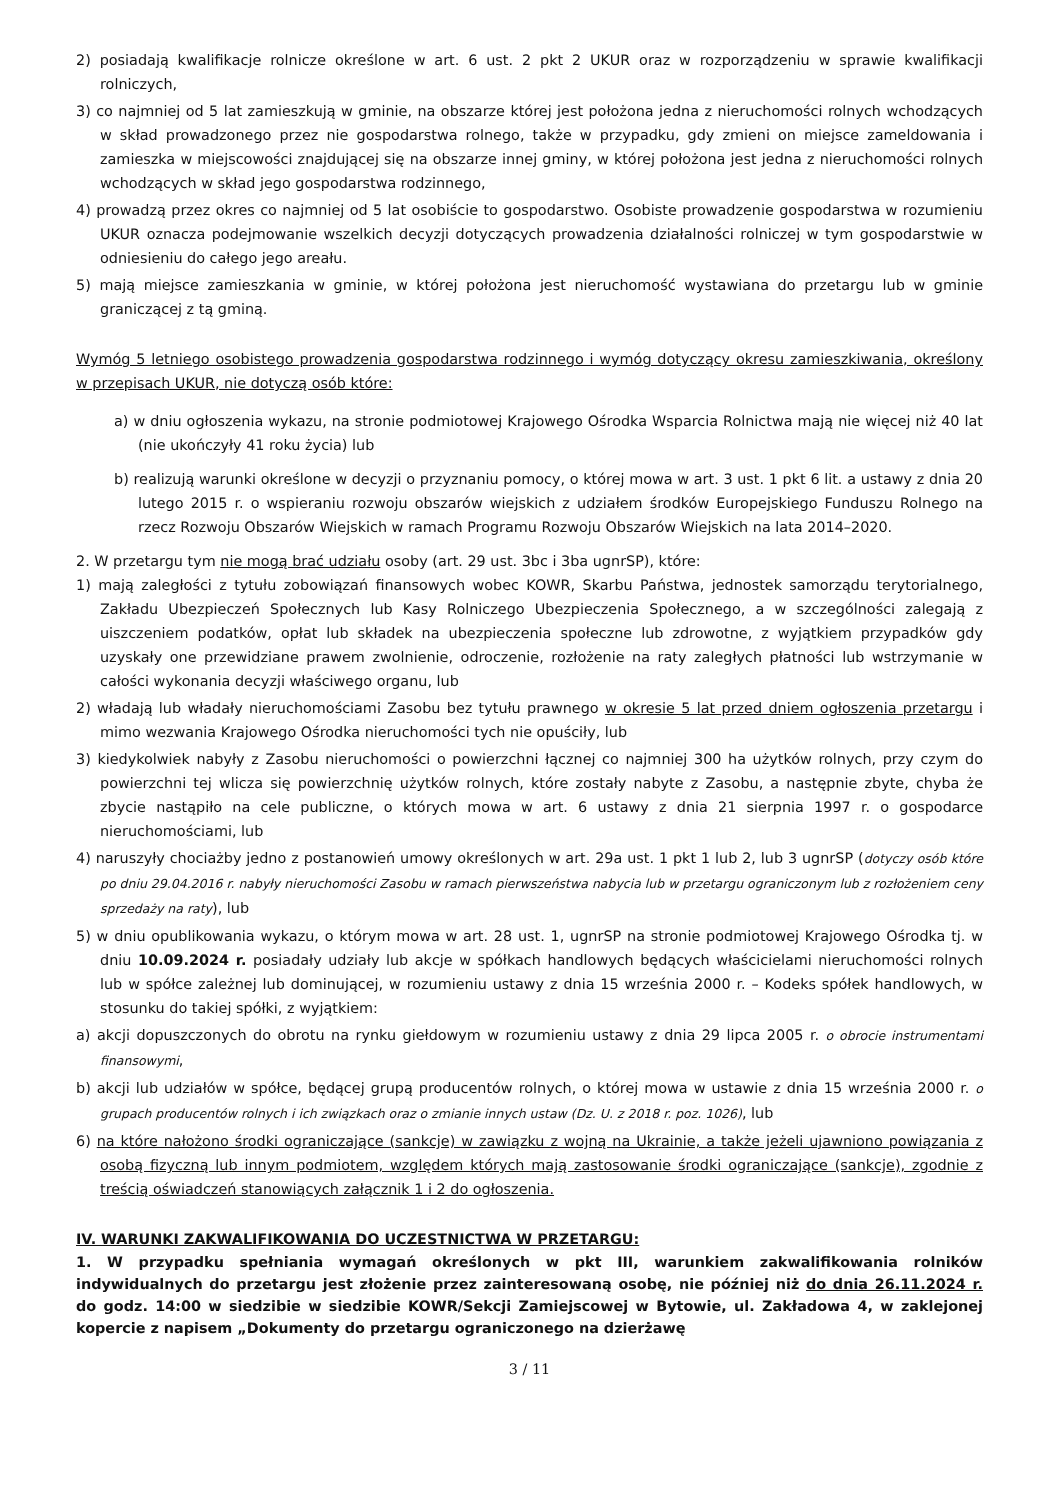2) posiadają kwalifikacje rolnicze określone w art. 6 ust. 2 pkt 2 UKUR oraz w rozporządzeniu w sprawie kwalifikacji rolniczych,
3) co najmniej od 5 lat zamieszkują w gminie, na obszarze której jest położona jedna z nieruchomości rolnych wchodzących w skład prowadzonego przez nie gospodarstwa rolnego, także w przypadku, gdy zmieni on miejsce zameldowania i zamieszka w miejscowości znajdującej się na obszarze innej gminy, w której położona jest jedna z nieruchomości rolnych wchodzących w skład jego gospodarstwa rodzinnego,
4) prowadzą przez okres co najmniej od 5 lat osobiście to gospodarstwo. Osobiste prowadzenie gospodarstwa w rozumieniu UKUR oznacza podejmowanie wszelkich decyzji dotyczących prowadzenia działalności rolniczej w tym gospodarstwie w odniesieniu do całego jego areału.
5) mają miejsce zamieszkania w gminie, w której położona jest nieruchomość wystawiana do przetargu lub w gminie graniczącej z tą gminą.
Wymóg 5 letniego osobistego prowadzenia gospodarstwa rodzinnego i wymóg dotyczący okresu zamieszkiwania, określony w przepisach UKUR, nie dotyczą osób które:
a) w dniu ogłoszenia wykazu, na stronie podmiotowej Krajowego Ośrodka Wsparcia Rolnictwa mają nie więcej niż 40 lat (nie ukończyły 41 roku życia) lub
b) realizują warunki określone w decyzji o przyznaniu pomocy, o której mowa w art. 3 ust. 1 pkt 6 lit. a ustawy z dnia 20 lutego 2015 r. o wspieraniu rozwoju obszarów wiejskich z udziałem środków Europejskiego Funduszu Rolnego na rzecz Rozwoju Obszarów Wiejskich w ramach Programu Rozwoju Obszarów Wiejskich na lata 2014–2020.
2. W przetargu tym nie mogą brać udziału osoby (art. 29 ust. 3bc i 3ba ugnrSP), które:
1) mają zaległości z tytułu zobowiązań finansowych wobec KOWR, Skarbu Państwa, jednostek samorządu terytorialnego, Zakładu Ubezpieczeń Społecznych lub Kasy Rolniczego Ubezpieczenia Społecznego, a w szczególności zalegają z uiszczeniem podatków, opłat lub składek na ubezpieczenia społeczne lub zdrowotne, z wyjątkiem przypadków gdy uzyskały one przewidziane prawem zwolnienie, odroczenie, rozłożenie na raty zaległych płatności lub wstrzymanie w całości wykonania decyzji właściwego organu, lub
2) władają lub władały nieruchomościami Zasobu bez tytułu prawnego w okresie 5 lat przed dniem ogłoszenia przetargu i mimo wezwania Krajowego Ośrodka nieruchomości tych nie opuściły, lub
3) kiedykolwiek nabyły z Zasobu nieruchomości o powierzchni łącznej co najmniej 300 ha użytków rolnych, przy czym do powierzchni tej wlicza się powierzchnię użytków rolnych, które zostały nabyte z Zasobu, a następnie zbyte, chyba że zbycie nastąpiło na cele publiczne, o których mowa w art. 6 ustawy z dnia 21 sierpnia 1997 r. o gospodarce nieruchomościami, lub
4) naruszyły chociażby jedno z postanowień umowy określonych w art. 29a ust. 1 pkt 1 lub 2, lub 3 ugnrSP (dotyczy osób które po dniu 29.04.2016 r. nabyły nieruchomości Zasobu w ramach pierwszeństwa nabycia lub w przetargu ograniczonym lub z rozłożeniem ceny sprzedaży na raty), lub
5) w dniu opublikowania wykazu, o którym mowa w art. 28 ust. 1, ugnrSP na stronie podmiotowej Krajowego Ośrodka tj. w dniu 10.09.2024 r. posiadały udziały lub akcje w spółkach handlowych będących właścicielami nieruchomości rolnych lub w spółce zależnej lub dominującej, w rozumieniu ustawy z dnia 15 września 2000 r. – Kodeks spółek handlowych, w stosunku do takiej spółki, z wyjątkiem:
a) akcji dopuszczonych do obrotu na rynku giełdowym w rozumieniu ustawy z dnia 29 lipca 2005 r. o obrocie instrumentami finansowymi,
b) akcji lub udziałów w spółce, będącej grupą producentów rolnych, o której mowa w ustawie z dnia 15 września 2000 r. o grupach producentów rolnych i ich związkach oraz o zmianie innych ustaw (Dz. U. z 2018 r. poz. 1026), lub
6) na które nałożono środki ograniczające (sankcje) w zawiązku z wojną na Ukrainie, a także jeżeli ujawniono powiązania z osobą fizyczną lub innym podmiotem, względem których mają zastosowanie środki ograniczające (sankcje), zgodnie z treścią oświadczeń stanowiących załącznik 1 i 2 do ogłoszenia.
IV. WARUNKI ZAKWALIFIKOWANIA DO UCZESTNICTWA W PRZETARGU:
1. W przypadku spełniania wymagań określonych w pkt III, warunkiem zakwalifikowania rolników indywidualnych do przetargu jest złożenie przez zainteresowaną osobę, nie później niż do dnia 26.11.2024 r. do godz. 14:00 w siedzibie w siedzibie KOWR/Sekcji Zamiejscowej w Bytowie, ul. Zakładowa 4, w zaklejonej kopercie z napisem „Dokumenty do przetargu ograniczonego na dzierżawę
3 / 11